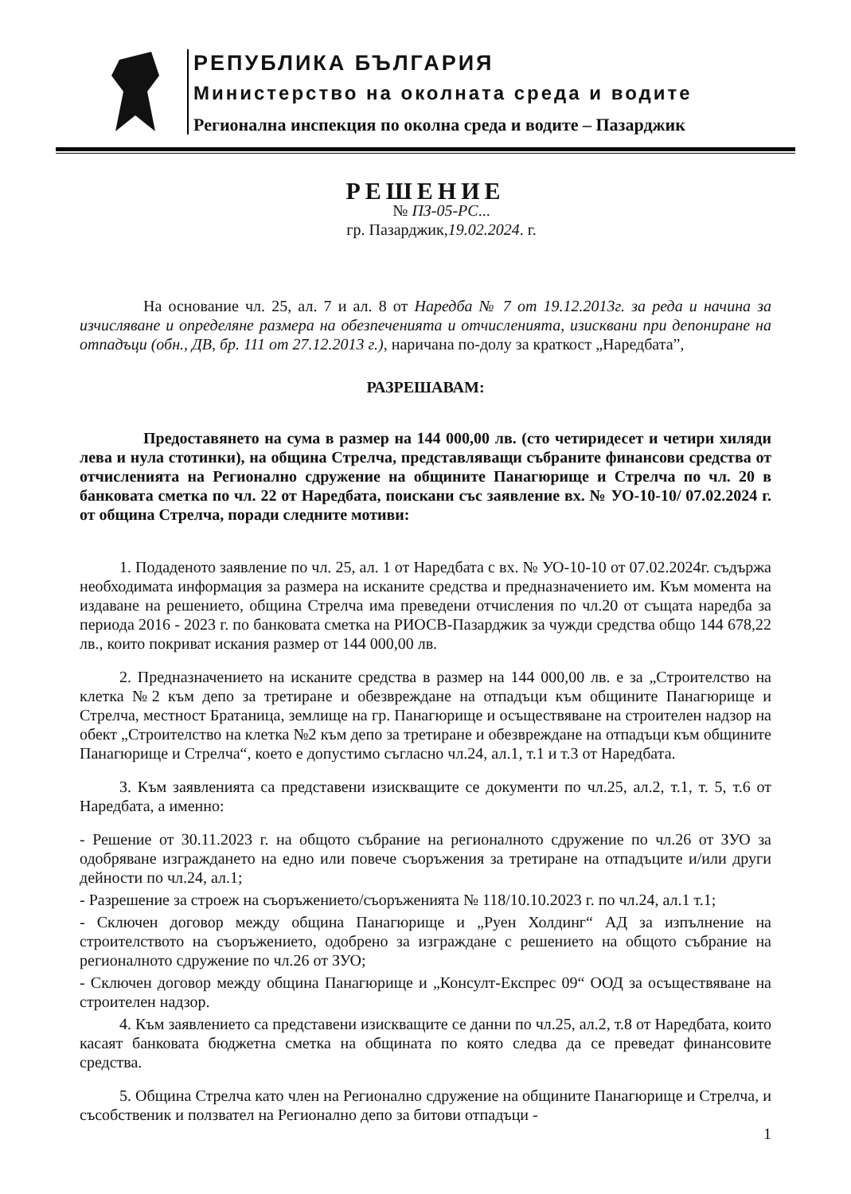РЕПУБЛИКА БЪЛГАРИЯ
Министерство на околната среда и водите
Регионална инспекция по околна среда и водите – Пазарджик
РЕШЕНИЕ
№ ПЗ-05-РС...
гр. Пазарджик,19.02.2024. г.
На основание чл. 25, ал. 7 и ал. 8 от Наредба № 7 от 19.12.2013г. за реда и начина за изчисляване и определяне размера на обезпеченията и отчисленията, изисквани при депониране на отпадъци (обн., ДВ, бр. 111 от 27.12.2013 г.), наричана по-долу за краткост „Наредбата”,
РАЗРЕШАВАМ:
Предоставянето на сума в размер на 144 000,00 лв. (сто четиридесет и четири хиляди лева и нула стотинки), на община Стрелча, представляващи събраните финансови средства от отчисленията на Регионално сдружение на общините Панагюрище и Стрелча по чл. 20 в банковата сметка по чл. 22 от Наредбата, поискани със заявление вх. № УО-10-10/ 07.02.2024 г. от община Стрелча, поради следните мотиви:
1. Подаденото заявление по чл. 25, ал. 1 от Наредбата с вх. № УО-10-10 от 07.02.2024г. съдържа необходимата информация за размера на исканите средства и предназначението им. Към момента на издаване на решението, община Стрелча има преведени отчисления по чл.20 от същата наредба за периода 2016 - 2023 г. по банковата сметка на РИОСВ-Пазарджик за чужди средства общо 144 678,22 лв., които покриват искания размер от 144 000,00 лв.
2. Предназначението на исканите средства в размер на 144 000,00 лв. е за „Строителство на клетка №2 към депо за третиране и обезвреждане на отпадъци към общините Панагюрище и Стрелча, местност Братаница, землище на гр. Панагюрище и осъществяване на строителен надзор на обект „Строителство на клетка №2 към депо за третиране и обезвреждане на отпадъци към общините Панагюрище и Стрелча“, което е допустимо съгласно чл.24, ал.1, т.1 и т.3 от Наредбата.
3. Към заявленията са представени изискващите се документи по чл.25, ал.2, т.1, т. 5, т.6 от Наредбата, а именно:
- Решение от 30.11.2023 г. на общото събрание на регионалното сдружение по чл.26 от ЗУО за одобряване изграждането на едно или повече съоръжения за третиране на отпадъците и/или други дейности по чл.24, ал.1;
- Разрешение за строеж на съоръжението/съоръженията № 118/10.10.2023 г. по чл.24, ал.1 т.1;
- Сключен договор между община Панагюрище и „Руен Холдинг“ АД за изпълнение на строителството на съоръжението, одобрено за изграждане с решението на общото събрание на регионалното сдружение по чл.26 от ЗУО;
- Сключен договор между община Панагюрище и „Консулт-Експрес 09“ ООД за осъществяване на строителен надзор.
4. Към заявлението са представени изискващите се данни по чл.25, ал.2, т.8 от Наредбата, които касаят банковата бюджетна сметка на общината по която следва да се преведат финансовите средства.
5. Община Стрелча като член на Регионално сдружение на общините Панагюрище и Стрелча, и съсобственик и ползвател на Регионално депо за битови отпадъци -
1